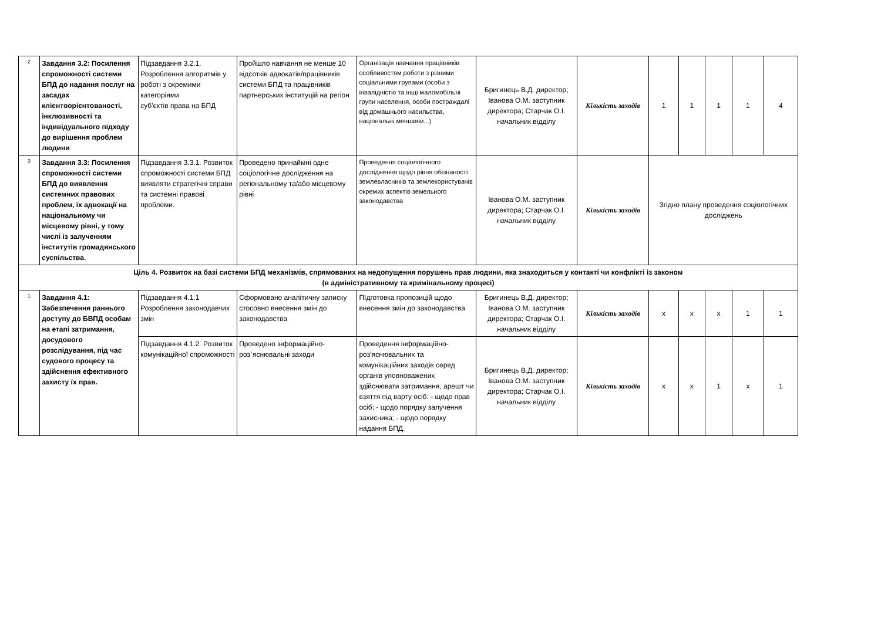| 2 | Завдання 3.2: Посилення спроможності системи БПД до надання послуг на засадах клієнтоорієнтованості, інклюзивності та індивідуального підходу до вирішення проблем людини | Підзавдання 3.2.1. Розроблення алгоритмів у роботі з окремими категоріями суб'єктів права на БПД | Пройшло навчання не менше 10 відсотків адвокатів/працівників системи БПД та працівників партнерських інституцій на регіон | Організація навчання працівників особливостям роботи з різними соціальними групами (особи з інвалідністю та інщі маломобільні групи населення, особи постраждалі від домашнього насильства, національні меншини...) | Бригинець В.Д. директор; Іванова О.М. заступник директора; Старчак О.І. начальник відділу | Кількість заходів | 1 | 1 | 1 | 1 | 4 |
| 3 | Завдання 3.3: Посилення спроможності системи БПД до виявлення системних правових проблем, їх адвокації на національному чи місцевому рівні, у тому числі із залученням інститутів громадянського суспільства. | Підзавдання 3.3.1. Розвиток спроможності системи БПД виявляти стратегічні справи та системні правові проблеми. | Проведено принаймні одне соціологічне дослідження на регіональному та/або місцевому рівні | Проведення соціологічного дослідження щодо рівня обізнаності землевласників та землекористувачів окремих аспектів земельного законодавства | Іванова О.М. заступник директора; Старчак О.І. начальник відділу | Кількість заходів | Згідно плану проведення соціологічних досліджень | | | | |
| Ціль 4. Розвиток на базі системи БПД механізмів, спрямованих на недопущення порушень прав людини, яка знаходиться у контакті чи конфлікті із законом (в адміністративному та кримінальному процесі) | | | | | | | | | | | |
| 1 | Завдання 4.1: Забезпечення раннього доступу до БВПД особам на етапі затримання, досудового розслідування, під час судового процесу та здійснення ефективного захисту їх прав. | Підзавдання 4.1.1 Розроблення законодавчих змін | Сформовано аналітичну записку стосовно внесення змін до законодавства | ПІдготовка пропозицій щодо внесення змін до законодавства | Бригинець В.Д. директор; Іванова О.М. заступник директора; Старчак О.І. начальник відділу | Кількість заходів | x | x | x | 1 | 1 |
| | | Підзавдання 4.1.2. Розвиток комунікаційної спроможності | Проведено інформаційно-роз`яснювальні заходи | Проведення інформаційно-роз’яснювальних та комунікаційних заходів серед органів уповноважених здійснювати затримання, арешт чи взяття під варту осіб: - щодо прав осіб; - щодо порядку залучення захисника; - щодо порядку надання БПД. | Бригинець В.Д. директор; Іванова О.М. заступник директора; Старчак О.І. начальник відділу | Кількість заходів | x | x | 1 | x | 1 |